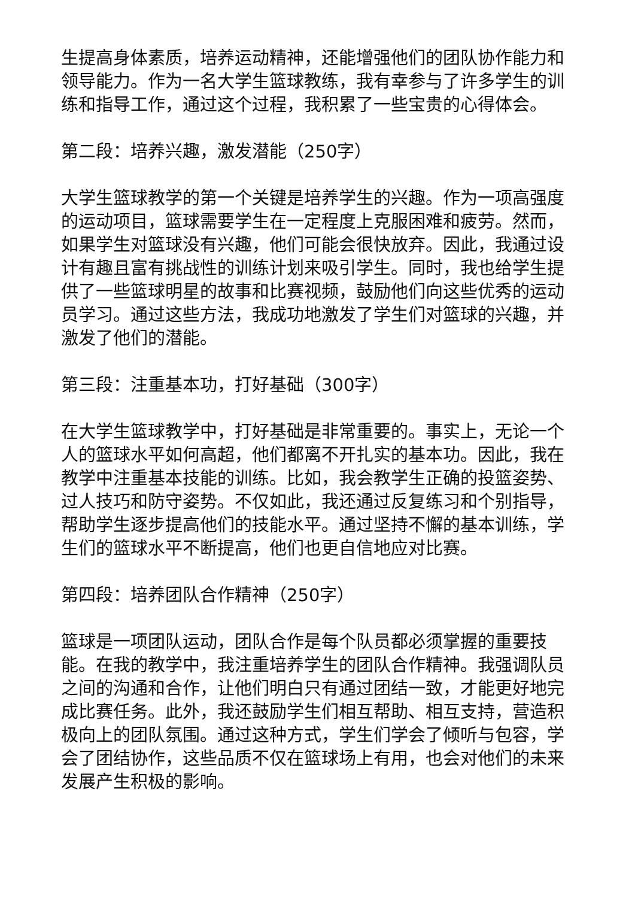生提高身体素质，培养运动精神，还能增强他们的团队协作能力和领导能力。作为一名大学生篮球教练，我有幸参与了许多学生的训练和指导工作，通过这个过程，我积累了一些宝贵的心得体会。
第二段：培养兴趣，激发潜能（250字）
大学生篮球教学的第一个关键是培养学生的兴趣。作为一项高强度的运动项目，篮球需要学生在一定程度上克服困难和疲劳。然而，如果学生对篮球没有兴趣，他们可能会很快放弃。因此，我通过设计有趣且富有挑战性的训练计划来吸引学生。同时，我也给学生提供了一些篮球明星的故事和比赛视频，鼓励他们向这些优秀的运动员学习。通过这些方法，我成功地激发了学生们对篮球的兴趣，并激发了他们的潜能。
第三段：注重基本功，打好基础（300字）
在大学生篮球教学中，打好基础是非常重要的。事实上，无论一个人的篮球水平如何高超，他们都离不开扎实的基本功。因此，我在教学中注重基本技能的训练。比如，我会教学生正确的投篮姿势、过人技巧和防守姿势。不仅如此，我还通过反复练习和个别指导，帮助学生逐步提高他们的技能水平。通过坚持不懈的基本训练，学生们的篮球水平不断提高，他们也更自信地应对比赛。
第四段：培养团队合作精神（250字）
篮球是一项团队运动，团队合作是每个队员都必须掌握的重要技能。在我的教学中，我注重培养学生的团队合作精神。我强调队员之间的沟通和合作，让他们明白只有通过团结一致，才能更好地完成比赛任务。此外，我还鼓励学生们相互帮助、相互支持，营造积极向上的团队氛围。通过这种方式，学生们学会了倾听与包容，学会了团结协作，这些品质不仅在篮球场上有用，也会对他们的未来发展产生积极的影响。